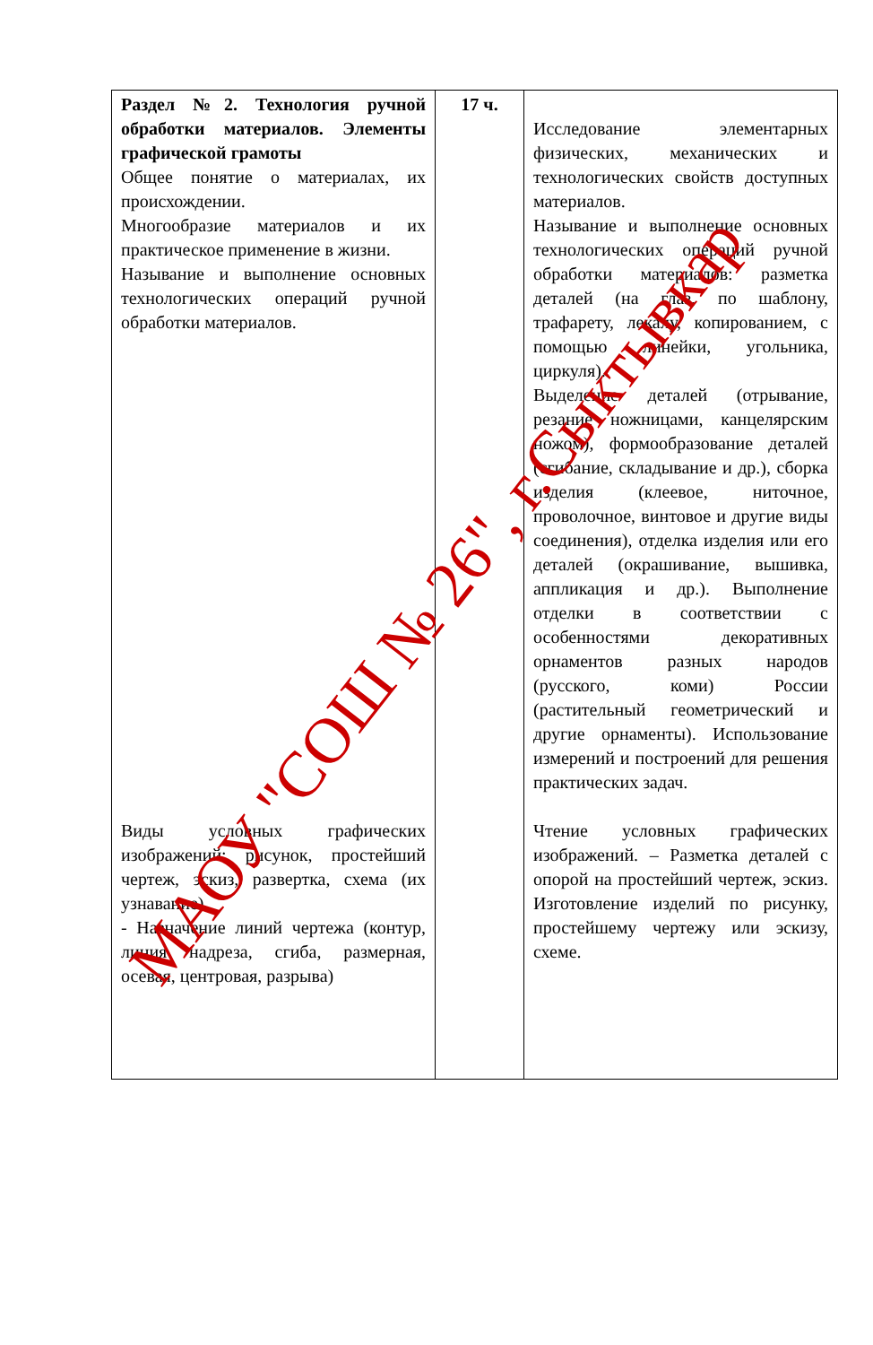| Раздел №2. Технология ручной обработки материалов. Элементы графической грамоты Общее понятие о материалах, их происхождении. Многообразие материалов и их практическое применение в жизни. Называние и выполнение основных технологических операций ручной обработки материалов. Виды условных графических изображений: рисунок, простейший чертеж, эскиз, развертка, схема (их узнавание). - Назначение линий чертежа (контур, линия надреза, сгиба, размерная, осевая, центровая, разрыва) | 17 ч. | Исследование элементарных физических, механических и технологических свойств доступных материалов. Называние и выполнение основных технологических операций ручной обработки материалов: разметка деталей (на глаз, по шаблону, трафарету, лекалу, копированием, с помощью линейки, угольника, циркуля). Выделение деталей (отрывание, резание ножницами, канцелярским ножом), формообразование деталей (сгибание, складывание и др.), сборка изделия (клеевое, ниточное, проволочное, винтовое и другие виды соединения), отделка изделия или его деталей (окрашивание, вышивка, аппликация и др.). Выполнение отделки в соответствии с особенностями декоративных орнаментов разных народов (русского, коми) России (растительный геометрический и другие орнаменты). Использование измерений и построений для решения практических задач. Чтение условных графических изображений. – Разметка деталей с опорой на простейший чертеж, эскиз. Изготовление изделий по рисунку, простейшему чертежу или эскизу, схеме. |
МАОУ "СОШ № 26", г.Сыктывкар